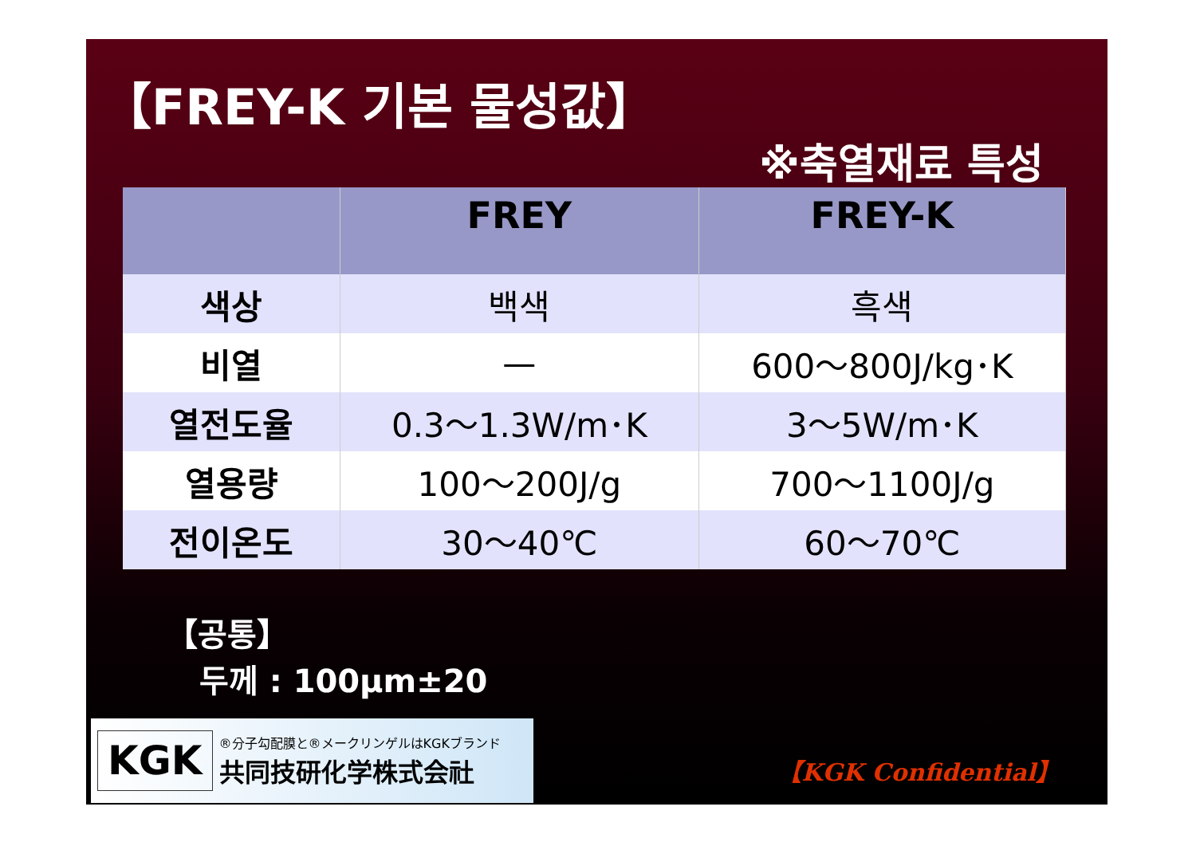【FREY-K 기본 물성값】
※축열재료 특성
| | FREY | FREY-K |
| --- | --- | --- |
| 색상 | 백색 | 흑색 |
| 비열 | — | 600～800J/kg･K |
| 열전도율 | 0.3～1.3W/m･K | 3～5W/m･K |
| 열용량 | 100～200J/g | 700～1100J/g |
| 전이온도 | 30～40℃ | 60～70℃ |
【공통】
두께 : 100μm±20
KGK
®分子勾配膜と®メークリンゲルはKGKブランド
共同技研化学株式会社
【KGK Confidential】